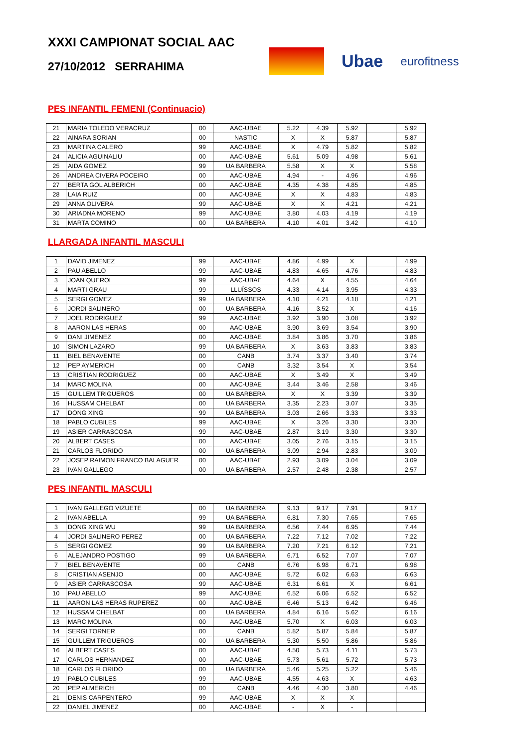XXXI CAMPIONAT SOCIAL AAC
27/10/2012 SERRAHIMA
Ubae
eurofitness
PES INFANTIL FEMENI (Continuacio)
| 21 | MARIA TOLEDO VERACRUZ | 00 | AAC-UBAE | 5.22 | 4.39 | 5.92 | | 5.92 |
| 22 | AINARA SORIAN | 00 | NASTIC | X | X | 5.87 | | 5.87 |
| 23 | MARTINA CALERO | 99 | AAC-UBAE | X | 4.79 | 5.82 | | 5.82 |
| 24 | ALICIA AGUINALIU | 00 | AAC-UBAE | 5.61 | 5.09 | 4.98 | | 5.61 |
| 25 | AIDA GOMEZ | 99 | UA BARBERA | 5.58 | X | X | | 5.58 |
| 26 | ANDREA CIVERA POCEIRO | 00 | AAC-UBAE | 4.94 | - | 4.96 | | 4.96 |
| 27 | BERTA GOL ALBERICH | 00 | AAC-UBAE | 4.35 | 4.38 | 4.85 | | 4.85 |
| 28 | LAIA RUIZ | 00 | AAC-UBAE | X | X | 4.83 | | 4.83 |
| 29 | ANNA OLIVERA | 99 | AAC-UBAE | X | X | 4.21 | | 4.21 |
| 30 | ARIADNA MORENO | 99 | AAC-UBAE | 3.80 | 4.03 | 4.19 | | 4.19 |
| 31 | MARTA COMINO | 00 | UA BARBERA | 4.10 | 4.01 | 3.42 | | 4.10 |
LLARGADA INFANTIL MASCULI
| 1 | DAVID JIMENEZ | 99 | AAC-UBAE | 4.86 | 4.99 | X | | 4.99 |
| 2 | PAU ABELLO | 99 | AAC-UBAE | 4.83 | 4.65 | 4.76 | | 4.83 |
| 3 | JOAN QUEROL | 99 | AAC-UBAE | 4.64 | X | 4.55 | | 4.64 |
| 4 | MARTI GRAU | 99 | LLUÏSSOS | 4.33 | 4.14 | 3.95 | | 4.33 |
| 5 | SERGI GOMEZ | 99 | UA BARBERA | 4.10 | 4.21 | 4.18 | | 4.21 |
| 6 | JORDI SALINERO | 00 | UA BARBERA | 4.16 | 3.52 | X | | 4.16 |
| 7 | JOEL RODRIGUEZ | 99 | AAC-UBAE | 3.92 | 3.90 | 3.08 | | 3.92 |
| 8 | AARON LAS HERAS | 00 | AAC-UBAE | 3.90 | 3.69 | 3.54 | | 3.90 |
| 9 | DANI JIMENEZ | 00 | AAC-UBAE | 3.84 | 3.86 | 3.70 | | 3.86 |
| 10 | SIMON LAZARO | 99 | UA BARBERA | X | 3.63 | 3.83 | | 3.83 |
| 11 | BIEL BENAVENTE | 00 | CANB | 3.74 | 3.37 | 3.40 | | 3.74 |
| 12 | PEP AYMERICH | 00 | CANB | 3.32 | 3.54 | X | | 3.54 |
| 13 | CRISTIAN RODRIGUEZ | 00 | AAC-UBAE | X | 3.49 | X | | 3.49 |
| 14 | MARC MOLINA | 00 | AAC-UBAE | 3.44 | 3.46 | 2.58 | | 3.46 |
| 15 | GUILLEM TRIGUEROS | 00 | UA BARBERA | X | X | 3.39 | | 3.39 |
| 16 | HUSSAM CHELBAT | 00 | UA BARBERA | 3.35 | 2.23 | 3.07 | | 3.35 |
| 17 | DONG XING | 99 | UA BARBERA | 3.03 | 2.66 | 3.33 | | 3.33 |
| 18 | PABLO CUBILES | 99 | AAC-UBAE | X | 3.26 | 3.30 | | 3.30 |
| 19 | ASIER CARRASCOSA | 99 | AAC-UBAE | 2.87 | 3.19 | 3.30 | | 3.30 |
| 20 | ALBERT CASES | 00 | AAC-UBAE | 3.05 | 2.76 | 3.15 | | 3.15 |
| 21 | CARLOS FLORIDO | 00 | UA BARBERA | 3.09 | 2.94 | 2.83 | | 3.09 |
| 22 | JOSEP RAIMON FRANCO BALAGUER | 00 | AAC-UBAE | 2.93 | 3.09 | 3.04 | | 3.09 |
| 23 | IVAN GALLEGO | 00 | UA BARBERA | 2.57 | 2.48 | 2.38 | | 2.57 |
PES INFANTIL MASCULI
| 1 | IVAN GALLEGO VIZUETE | 00 | UA BARBERA | 9.13 | 9.17 | 7.91 | | 9.17 |
| 2 | IVAN ABELLA | 99 | UA BARBERA | 6.81 | 7.30 | 7.65 | | 7.65 |
| 3 | DONG XING WU | 99 | UA BARBERA | 6.56 | 7.44 | 6.95 | | 7.44 |
| 4 | JORDI SALINERO PEREZ | 00 | UA BARBERA | 7.22 | 7.12 | 7.02 | | 7.22 |
| 5 | SERGI GOMEZ | 99 | UA BARBERA | 7.20 | 7.21 | 6.12 | | 7.21 |
| 6 | ALEJANDRO POSTIGO | 99 | UA BARBERA | 6.71 | 6.52 | 7.07 | | 7.07 |
| 7 | BIEL BENAVENTE | 00 | CANB | 6.76 | 6.98 | 6.71 | | 6.98 |
| 8 | CRISTIAN ASENJO | 00 | AAC-UBAE | 5.72 | 6.02 | 6.63 | | 6.63 |
| 9 | ASIER CARRASCOSA | 99 | AAC-UBAE | 6.31 | 6.61 | X | | 6.61 |
| 10 | PAU ABELLO | 99 | AAC-UBAE | 6.52 | 6.06 | 6.52 | | 6.52 |
| 11 | AARON LAS HERAS RUPEREZ | 00 | AAC-UBAE | 6.46 | 5.13 | 6.42 | | 6.46 |
| 12 | HUSSAM CHELBAT | 00 | UA BARBERA | 4.84 | 6.16 | 5.62 | | 6.16 |
| 13 | MARC MOLINA | 00 | AAC-UBAE | 5.70 | X | 6.03 | | 6.03 |
| 14 | SERGI TORNER | 00 | CANB | 5.82 | 5.87 | 5.84 | | 5.87 |
| 15 | GUILLEM TRIGUEROS | 00 | UA BARBERA | 5.30 | 5.50 | 5.86 | | 5.86 |
| 16 | ALBERT CASES | 00 | AAC-UBAE | 4.50 | 5.73 | 4.11 | | 5.73 |
| 17 | CARLOS HERNANDEZ | 00 | AAC-UBAE | 5.73 | 5.61 | 5.72 | | 5.73 |
| 18 | CARLOS FLORIDO | 00 | UA BARBERA | 5.46 | 5.25 | 5.22 | | 5.46 |
| 19 | PABLO CUBILES | 99 | AAC-UBAE | 4.55 | 4.63 | X | | 4.63 |
| 20 | PEP ALMERICH | 00 | CANB | 4.46 | 4.30 | 3.80 | | 4.46 |
| 21 | DENIS CARPENTERO | 99 | AAC-UBAE | X | X | X | | |
| 22 | DANIEL JIMENEZ | 00 | AAC-UBAE | - | X | - | | |